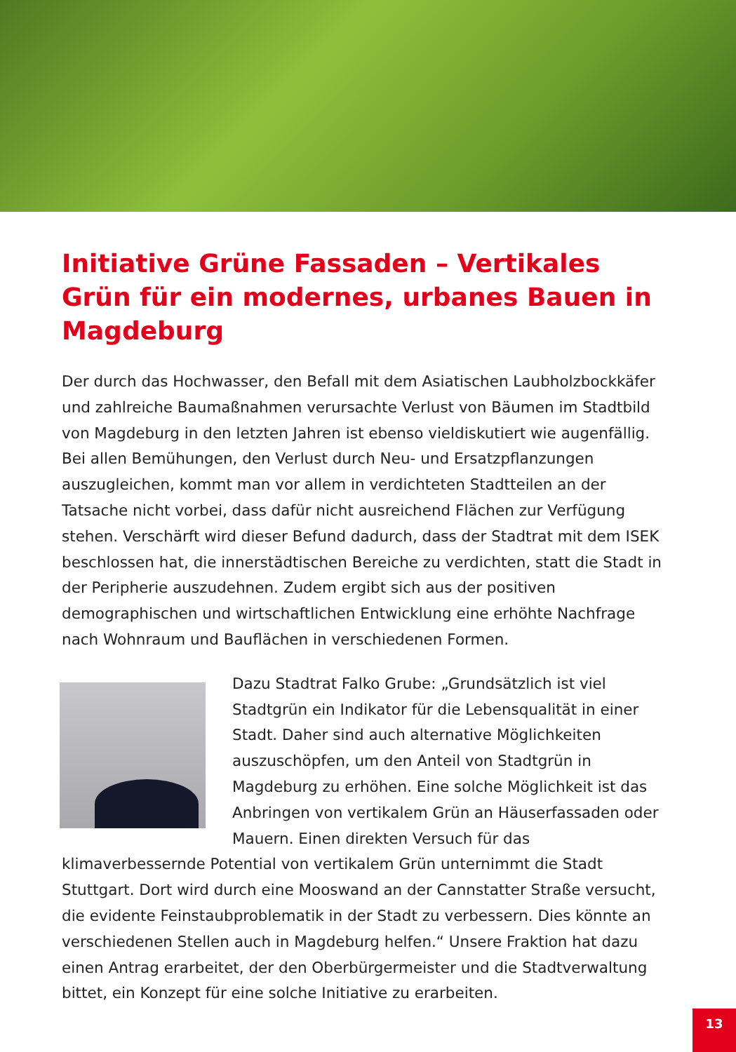Initiative Grüne Fassaden – Vertikales Grün für ein modernes, urbanes Bauen in Magdeburg
Der durch das Hochwasser, den Befall mit dem Asiatischen Laubholzbockkäfer und zahlreiche Baumaßnahmen verursachte Verlust von Bäumen im Stadtbild von Magdeburg in den letzten Jahren ist ebenso vieldiskutiert wie augenfällig. Bei allen Bemühungen, den Verlust durch Neu- und Ersatzpflanzungen auszugleichen, kommt man vor allem in verdichteten Stadtteilen an der Tatsache nicht vorbei, dass dafür nicht ausreichend Flächen zur Verfügung stehen. Verschärft wird dieser Befund dadurch, dass der Stadtrat mit dem ISEK beschlossen hat, die innerstädtischen Bereiche zu verdichten, statt die Stadt in der Peripherie auszudehnen. Zudem ergibt sich aus der positiven demographischen und wirtschaftlichen Entwicklung eine erhöhte Nachfrage nach Wohnraum und Bauflächen in verschiedenen Formen.
Dazu Stadtrat Falko Grube: „Grundsätzlich ist viel Stadtgrün ein Indikator für die Lebensqualität in einer Stadt. Daher sind auch alternative Möglichkeiten auszuschöpfen, um den Anteil von Stadtgrün in Magdeburg zu erhöhen. Eine solche Möglichkeit ist das Anbringen von vertikalem Grün an Häuserfassaden oder Mauern. Einen direkten Versuch für das klimaverbessernde Potential von vertikalem Grün unternimmt die Stadt Stuttgart. Dort wird durch eine Mooswand an der Cannstatter Straße versucht, die evidente Feinstaubproblematik in der Stadt zu verbessern. Dies könnte an verschiedenen Stellen auch in Magdeburg helfen.“ Unsere Fraktion hat dazu einen Antrag erarbeitet, der den Oberbürgermeister und die Stadtverwaltung bittet, ein Konzept für eine solche Initiative zu erarbeiten.
13